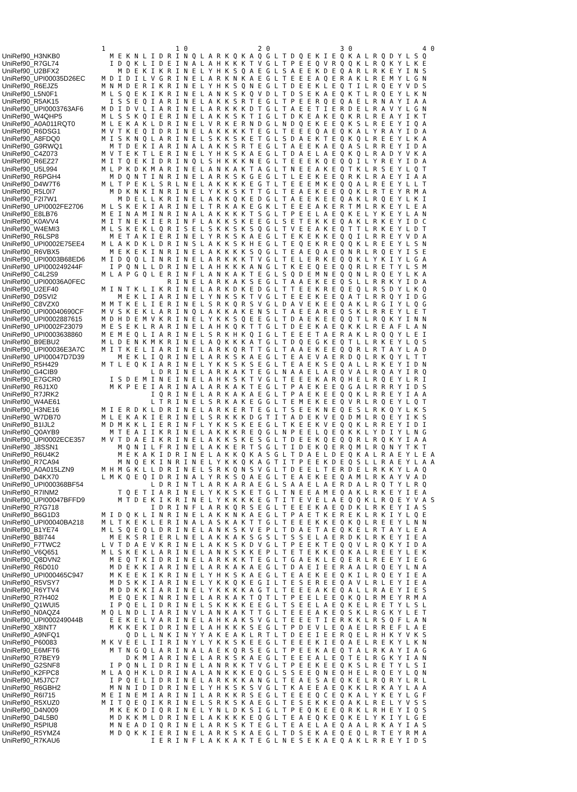| | 1 10 20 30 40 |
| UniRef90_H3NKB0 | MEKNLIDRINQLARKQKAQGLTDQEKIEQKALRQDYLSQ |
| UniRef90_R7GL74 | IDQKLIDEINALAHKKKTVGLTPEEQVRQQKLRQKYLKE |
| UniRef90_U2BFX2 | MDEKIKRINELYHKSQAEGLSAEEKDEQARLRKEYINS |
| UniRef90_UPI00035D26EC | MDIDILVGRINELARKNKAEGLTEEEAQERAKLREMYLGN |
| UniRef90_R6EJZ5 | MNMDERIKRINELYHKSQNEGLTDEEKLEQTILRQEYVDS |
| UniRef90_L5N0F1 | MLSQEKIKRINELANKSKQVDLTDSEKAEQKTLRQEYLKN |
| UniRef90_R5AK15 | ISSEQIARINELAKKSRTEGLTPEERQEQAELRNAYIAA |
| UniRef90_UPI0003763AF6 | MDIDVLIARINELARKKKDTGLTAEETIERDELRAVYLGN |
| UniRef90_W4QHP5 | MLSSKQIERINELAKKSKTIGLTDKEAKEQKRLREAYIKT |
| UniRef90_A0A011RQT0 | MLEKAKLDRINELVRKERNDGLNDQEKEEQKSLREEYIQA |
| UniRef90_R6DSG1 | MVTKEQIDRINELAKKKKTEGLTEEEQAEQKALYRAYIDA |
| UniRef90_A8FDQ0 | MISKNQLARINELSKKSKETGLSDAEKTEQKQLREEYLKA |
| UniRef90_G9RWQ1 | MTDEKIARINALAKKSRTEGLTAEEKAEQASLRREYIDA |
| UniRef90_C4Z073 | MVTEKTLERINELYHKSKAEGLTDAELAEQKQLRADYVKA |
| UniRef90_R6EZ27 | MITQEKIDRINQLSHKKKNEGLTEEEKQEQQILYREYIDA |
| UniRef90_U5L994 | MLPKDKMARINELANKAKTAGLTNEEAKEQTKLRSEYLQT |
| UniRef90_R6PGH4 | MDQNTINRINELARKSKGEGLTLEEKEEQRKLRAEYIAA |
| UniRef90_D4W7T6 | MLTPEKLSRLNELAKKKKEGTLTEEEMKEQQALREEYLLT |
| UniRef90_R5L0I7 | MDKNKINRINELYKKSKTTGLTEAEKEEQQKLRTEYRMA |
| UniRef90_F2I7W1 | MDELLKRINELAKKQKEDGLTAEEKEEQAKLRQEYLKI |
| UniRef90_UPI0002FE2706 | MLSKEKIARINELTRKAKEGKLTEEEAKERTMLRKEYLEA |
| UniRef90_E8LB76 | MEINAMINRINALAKKKKTSGLTPEELAEQKELYKEYLAN |
| UniRef90_K0AVV4 | MITNEKIERINFLAKKSKEEGLSETEKKEQAKLRKEYIDC |
| UniRef90_W4EMI3 | MLSKEKLQRISELSKKSKSQGLTVEEAKEQTTLRKEYLDT |
| UniRef90_R6LSP8 | METAKIERINELYRKSKAEGLTEKEKKEQQILRREYVDA |
| UniRef90_UPI0002E75EE4 | MLAKDKLDRINSLAKKSKHEGLTEQEKREQQKLREEYLSN |
| UniRef90_R6VBX5 | MEKEKINRINELAKKKKSQGLTEAEQAEQNRLRQEYISE |
| UniRef90_UPI0003B68ED6 | MIDQQLINRINELARKKKTVGLTELERKEQQKLYKIYLGA |
| UniRef90_UPI000249244F | IPQNLLDRINELAHKKKANGLTKEEQEEQQRLRETYLSM |
| UniRef90_C4L2S9 | MLAPGQLERINFLANKAKTEGLSQDEMNEQQNLRQEYLKA |
| UniRef90_UPI00036A0FEC | RINELARKAKSEGLTAAEKEEQSLLRRKYIDA |
| UniRef90_U2EF40 | MINTKLIKRINELARKDKEDGLTTEEKREQEQLRSDYLKQ |
| UniRef90_D9SVI2 | MEKLIARINELYNKSKTVGLTEEEKEEQATLRRQYIDG |
| UniRef90_C8VZX0 | MMTKELIERINELSRKQRSVGLDAVEKEEQAKLRGIYLQG |
| UniRef90_UPI00040690CF | MVSKEKLARINQLAKKAKENSLTAEEAREQSKLRREYLET |
| UniRef90_UPI0002887615 | MDHDEMVKRINELYKKSQEEGLTDAEKEEQQTLRQKYINN |
| UniRef90_UPI0002F23079 | MESEKLRARINELAHKQKTTGLTDEEKAEQKKLREAFLAN |
| UniRef90_UPI0003638860 | MEMEQLIARINELSRKHKQIGLTEEETAERAKLRQQYLEI |
| UniRef90_B9EBU2 | MLDENKMKRINELAQKKKATGLTDQEGKEQTLLRKEYLQS |
| UniRef90_UPI00036E3A7C | MITKELIARINELARKQRTTGLTAAEKEEQQRLRTAYLAD |
| UniRef90_UPI00047D7D39 | MEKLIQRINELARKSKAEGLTEAEVAERDQLRKQYLTT |
| UniRef90_R5H429 | MTLEQKIARINELYKKSKSEGLTEAEKSEQALLRKEYIDN |
| UniRef90_G4CIB9 | LDRINELARKAKTEGLNAAELAEQVALRQAYIRQ |
| UniRef90_E7GCR0 | ISDEMINEINELAHKSKTVGLTEEEKARQHELRQEYLRI |
| UniRef90_R6J1X0 | MKPEEIARINALARKAKTEGLTPAEKEEQGALRRRYIDS |
| UniRef90_R7JRK2 | IQRINELARKAKAEGLTPAEKEEQQKLRREYIAA |
| UniRef90_W4AE61 | LTRINELSRKAKEGGLTEMEKEEQVRLRQEYLQT |
| UniRef90_H3NE16 | MIERDKLDRINELARKERTEGLTSEEKNEQESLRKQYLKS |
| UniRef90_W7DB70 | MLEKAKIERINELSRKKKDGTITADEKVEQDMLRQEYIKS |
| UniRef90_B1IJL2 | MDMKKLIERINFLYKKSKEEGLTKEEKVEQQKLRREYIDI |
| UniRef90_Q0AYB9 | MTEAIIKRINELAKKKREQGLNPEELQEQKKLYDIYLNG |
| UniRef90_UPI0002ECE357 | MVTDAEIKRINELAKKSKESGLTDEEKQEQQRLRQKYIAA |
| UniRef90_J8SSN1 | MQNILFRINELAKKERTSGLTIDEKQERQMLRQNYTKT |
| UniRef90_R6U4K2 | MEKAKIDRINELAKKQKASGLTDAELDEQKALRAEYLEA |
| UniRef90_R7CA94 | MNQEKINRINELYKKQKAGTITPEEKDEQSLLRAEYLAA |
| UniRef90_A0A015LZN9 | MHMGKLLDRINELSRKQNSVGLTDEELTERDELRKKYLAQ |
| UniRef90_D4KX70 | LMKQEQIDRINALYRKSQAEGLTEAEKEEQAMLRKAYVAD |
| UniRef90_UPI000368BF54 | LDRINTLARKARAEGLSAAELAERDALRQTYLRQ |
| UniRef90_R7INM2 | TQETIARINELYKKSKETGLTNEEAMEQAKLRKEYIEA |
| UniRef90_UPI00047BFFD9 | MTDEKIKRINELYKKKKEGTITEVELAEQQKLRQEYVAS |
| UniRef90_R7G718 | IDRINFLARKQRSEGLTEEEKAEQDKLRKEYIAS |
| UniRef90_B6G1D3 | MIDQKLINRINELAKKNKAEGLTPAETKEREKLRKIYLQE |
| UniRef90_UPI00040BA218 | MLTKEKLERINALASKAKTTGLTEEEKKEQKQLREEYLNN |
| UniRef90_B1YE74 | MLSQEQLDRINELANKSKVEPLTDAETAEQKELRTAYLEA |
| UniRef90_B8I744 | MEKSRIERLNELAKKAKSGSLTSSELAERDKLRKEYIEA |
| UniRef90_F7TWC2 | LVTDAEVKRINELAKKSKDVGLTPEEKTEQQVLRQKYIDA |
| UniRef90_V6Q651 | MLSKEKLARINELANKSKKEPLTETEKKEQKALREEYLEK |
| UniRef90_Q8DVN2 | MEQTKIDRINELARKKKTEGLTGAEKLEQERLREEYIEG |
| UniRef90_R6D010 | MDEKKIARINELARKAKAEGLTDAEIEERAALRQEYLNA |
| UniRef90_UPI000465C947 | MKEEKIKRINELYHKSKAEGLTEAEKEEQKILRQEYIEA |
| UniRef90_R5VSY7 | MDSKKIARINELYKKQKEGILTESEREEQAVLRLEYIEA |
| UniRef90_R6YTV4 | MDDKKIARINELYKKKKAGTLTEEEAKEQALLRAEYIES |
| UniRef90_R7H402 | MEQEKINRINELARKAKTQTLTPEELEEQKQLRMEYRMA |
| UniRef90_Q1WUI5 | IPQELIDRINELSKKKKEEGLTSEELAEQKELRETYLSL |
| UniRef90_N0AQZ4 | MQLNDLIARINVLANKAKTTGLTEEEAKEQSKLRGKYLET |
| UniRef90_UPI000249044B | EEKELVARINELAHKAKSVGLTEEETIERKKLRSQFLAN |
| UniRef90_X8INT7 | MKKEKIDRINELAHKKKSEGLTPDEVLEQAELRREFLAE |
| UniRef90_A9NFQ1 | QDLLNKINYYAKEAKLRTLTDEEIEERQELRHKYVKS |
| UniRef90_P60083 | MKVEELIIRINYLYKKSKEEGLTEEEKIEQAELREKYLKN |
| UniRef90_E6MFT6 | MTNGQLARINALAEKQRSEGLTPEEKAEQTALRKAYIAG |
| UniRef90_R7BEY9 | DKMIARINELARKSKAEGLTEEEALEQTELRGKYIAN |
| UniRef90_G2SNF8 | IPQNLIDRINELANRKKTVGLTPEEKEEQKSLRETYLSI |
| UniRef90_K2FPC8 | MLAQHKLDRINALANKKKEQGLSSEEQNEQHELRQEYLQN |
| UniRef90_M5J7C7 | IPQELIDRINELARKKKANGLTEAESAEQKELRQRYLRL |
| UniRef90_R6GBH2 | MNNIDIDRINELYHKSKSVGLTKAEEAEQKKLRKAYLAA |
| UniRef90_R6I715 | MEINEMIARINILARKKRSEGLTEEEQCEQKALYKEYLGF |
| UniRef90_R5XUZ0 | MITQEQIKRINELSRKSKAEGLTESEKKEQAKLRELYVSS |
| UniRef90_D4N009 | MKEKDIQRINELYNLDKSIGLTPEQKEEQRKLRHEYIQS |
| UniRef90_D4L5B0 | MDKKMLDRINELAKKKKEQGLTEAEQKEQKELYKIYLGE |
| UniRef90_R5PIU8 | MNEADIQRINELARKSKTEGLTEAELAEQAALRKAYIAS |
| UniRef90_R5YMZ4 | MDQKKIERINELARKSKAEGLTDSEKAEQEQLRTEYRMA |
| UniRef90_R7KAU6 | IERINFLAKKAKTEGLNESEKAEQAKLRREYIDS |